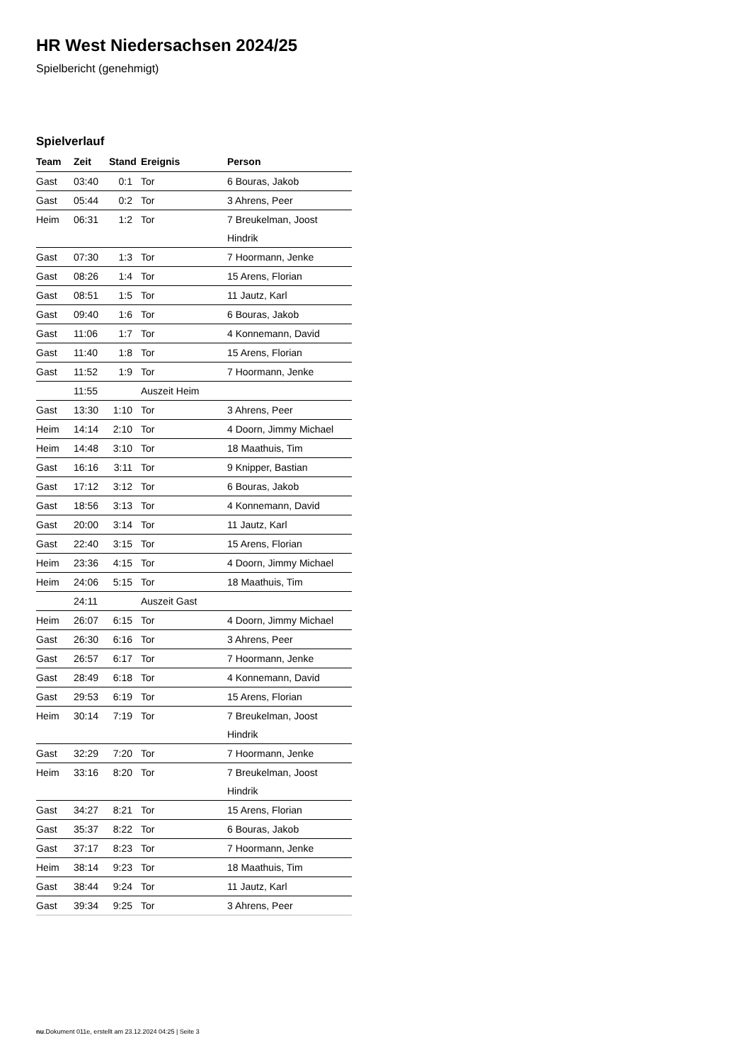HR West Niedersachsen 2024/25
Spielbericht (genehmigt)
Spielverlauf
| Team | Zeit | Stand | Ereignis | Person |
| --- | --- | --- | --- | --- |
| Gast | 03:40 | 0:1 | Tor | 6 Bouras, Jakob |
| Gast | 05:44 | 0:2 | Tor | 3 Ahrens, Peer |
| Heim | 06:31 | 1:2 | Tor | 7 Breukelman, Joost Hindrik |
| Gast | 07:30 | 1:3 | Tor | 7 Hoormann, Jenke |
| Gast | 08:26 | 1:4 | Tor | 15 Arens, Florian |
| Gast | 08:51 | 1:5 | Tor | 11 Jautz, Karl |
| Gast | 09:40 | 1:6 | Tor | 6 Bouras, Jakob |
| Gast | 11:06 | 1:7 | Tor | 4 Konnemann, David |
| Gast | 11:40 | 1:8 | Tor | 15 Arens, Florian |
| Gast | 11:52 | 1:9 | Tor | 7 Hoormann, Jenke |
| | 11:55 | | Auszeit Heim | |
| Gast | 13:30 | 1:10 | Tor | 3 Ahrens, Peer |
| Heim | 14:14 | 2:10 | Tor | 4 Doorn, Jimmy Michael |
| Heim | 14:48 | 3:10 | Tor | 18 Maathuis, Tim |
| Gast | 16:16 | 3:11 | Tor | 9 Knipper, Bastian |
| Gast | 17:12 | 3:12 | Tor | 6 Bouras, Jakob |
| Gast | 18:56 | 3:13 | Tor | 4 Konnemann, David |
| Gast | 20:00 | 3:14 | Tor | 11 Jautz, Karl |
| Gast | 22:40 | 3:15 | Tor | 15 Arens, Florian |
| Heim | 23:36 | 4:15 | Tor | 4 Doorn, Jimmy Michael |
| Heim | 24:06 | 5:15 | Tor | 18 Maathuis, Tim |
| | 24:11 | | Auszeit Gast | |
| Heim | 26:07 | 6:15 | Tor | 4 Doorn, Jimmy Michael |
| Gast | 26:30 | 6:16 | Tor | 3 Ahrens, Peer |
| Gast | 26:57 | 6:17 | Tor | 7 Hoormann, Jenke |
| Gast | 28:49 | 6:18 | Tor | 4 Konnemann, David |
| Gast | 29:53 | 6:19 | Tor | 15 Arens, Florian |
| Heim | 30:14 | 7:19 | Tor | 7 Breukelman, Joost Hindrik |
| Gast | 32:29 | 7:20 | Tor | 7 Hoormann, Jenke |
| Heim | 33:16 | 8:20 | Tor | 7 Breukelman, Joost Hindrik |
| Gast | 34:27 | 8:21 | Tor | 15 Arens, Florian |
| Gast | 35:37 | 8:22 | Tor | 6 Bouras, Jakob |
| Gast | 37:17 | 8:23 | Tor | 7 Hoormann, Jenke |
| Heim | 38:14 | 9:23 | Tor | 18 Maathuis, Tim |
| Gast | 38:44 | 9:24 | Tor | 11 Jautz, Karl |
| Gast | 39:34 | 9:25 | Tor | 3 Ahrens, Peer |
nu.Dokument 011e, erstellt am 23.12.2024 04:25 | Seite 3